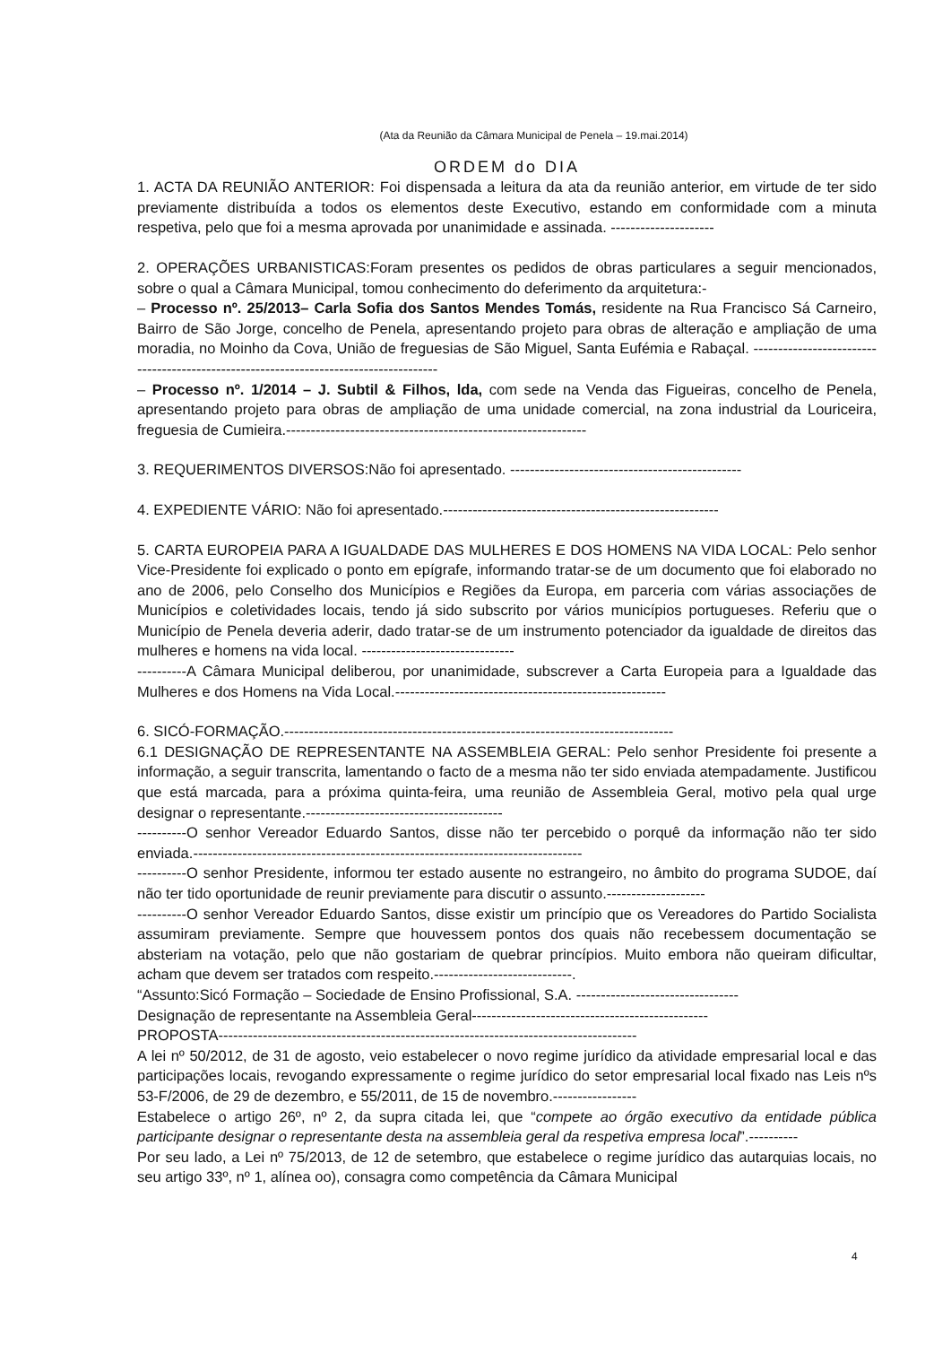(Ata da Reunião da Câmara Municipal de Penela – 19.mai.2014)
ORDEM do DIA
1. ACTA DA REUNIÃO ANTERIOR: Foi dispensada a leitura da ata da reunião anterior, em virtude de ter sido previamente distribuída a todos os elementos deste Executivo, estando em conformidade com a minuta respetiva, pelo que foi a mesma aprovada por unanimidade e assinada. ---------------------
2. OPERAÇÕES URBANISTICAS:Foram presentes os pedidos de obras particulares a seguir mencionados, sobre o qual a Câmara Municipal, tomou conhecimento do deferimento da arquitetura:-
– Processo nº. 25/2013– Carla Sofia dos Santos Mendes Tomás, residente na Rua Francisco Sá Carneiro, Bairro de São Jorge, concelho de Penela, apresentando projeto para obras de alteração e ampliação de uma moradia, no Moinho da Cova, União de freguesias de São Miguel, Santa Eufémia e Rabaçal. --------------------------------------------------------------------------------------
– Processo nº. 1/2014 – J. Subtil & Filhos, lda, com sede na Venda das Figueiras, concelho de Penela, apresentando projeto para obras de ampliação de uma unidade comercial, na zona industrial da Louriceira, freguesia de Cumieira.-------------------------------------------------------------
3. REQUERIMENTOS DIVERSOS:Não foi apresentado. -----------------------------------------------
4. EXPEDIENTE VÁRIO: Não foi apresentado.--------------------------------------------------------
5. CARTA EUROPEIA PARA A IGUALDADE DAS MULHERES E DOS HOMENS NA VIDA LOCAL: Pelo senhor Vice-Presidente foi explicado o ponto em epígrafe, informando tratar-se de um documento que foi elaborado no ano de 2006, pelo Conselho dos Municípios e Regiões da Europa, em parceria com várias associações de Municípios e coletividades locais, tendo já sido subscrito por vários municípios portugueses. Referiu que o Município de Penela deveria aderir, dado tratar-se de um instrumento potenciador da igualdade de direitos das mulheres e homens na vida local. -------------------------------
----------A Câmara Municipal deliberou, por unanimidade, subscrever a Carta Europeia para a Igualdade das Mulheres e dos Homens na Vida Local.-------------------------------------------------------
6. SICÓ-FORMAÇÃO.-------------------------------------------------------------------------------
6.1 DESIGNAÇÃO DE REPRESENTANTE NA ASSEMBLEIA GERAL: Pelo senhor Presidente foi presente a informação, a seguir transcrita, lamentando o facto de a mesma não ter sido enviada atempadamente. Justificou que está marcada, para a próxima quinta-feira, uma reunião de Assembleia Geral, motivo pela qual urge designar o representante.----------------------------------------
----------O senhor Vereador Eduardo Santos, disse não ter percebido o porquê da informação não ter sido enviada.-------------------------------------------------------------------------------
----------O senhor Presidente, informou ter estado ausente no estrangeiro, no âmbito do programa SUDOE, daí não ter tido oportunidade de reunir previamente para discutir o assunto.--------------------
----------O senhor Vereador Eduardo Santos, disse existir um princípio que os Vereadores do Partido Socialista assumiram previamente. Sempre que houvessem pontos dos quais não recebessem documentação se absteriam na votação, pelo que não gostariam de quebrar princípios. Muito embora não queiram dificultar, acham que devem ser tratados com respeito.----------------------------.
“Assunto:Sicó Formação – Sociedade de Ensino Profissional, S.A. ---------------------------------
Designação de representante na Assembleia Geral------------------------------------------------
PROPOSTA-------------------------------------------------------------------------------------
A lei nº 50/2012, de 31 de agosto, veio estabelecer o novo regime jurídico da atividade empresarial local e das participações locais, revogando expressamente o regime jurídico do setor empresarial local fixado nas Leis nºs 53-F/2006, de 29 de dezembro, e 55/2011, de 15 de novembro.-----------------
Estabelece o artigo 26º, nº 2, da supra citada lei, que “compete ao órgão executivo da entidade pública participante designar o representante desta na assembleia geral da respetiva empresa local”.----------
Por seu lado, a Lei nº 75/2013, de 12 de setembro, que estabelece o regime jurídico das autarquias locais, no seu artigo 33º, nº 1, alínea oo), consagra como competência da Câmara Municipal
4